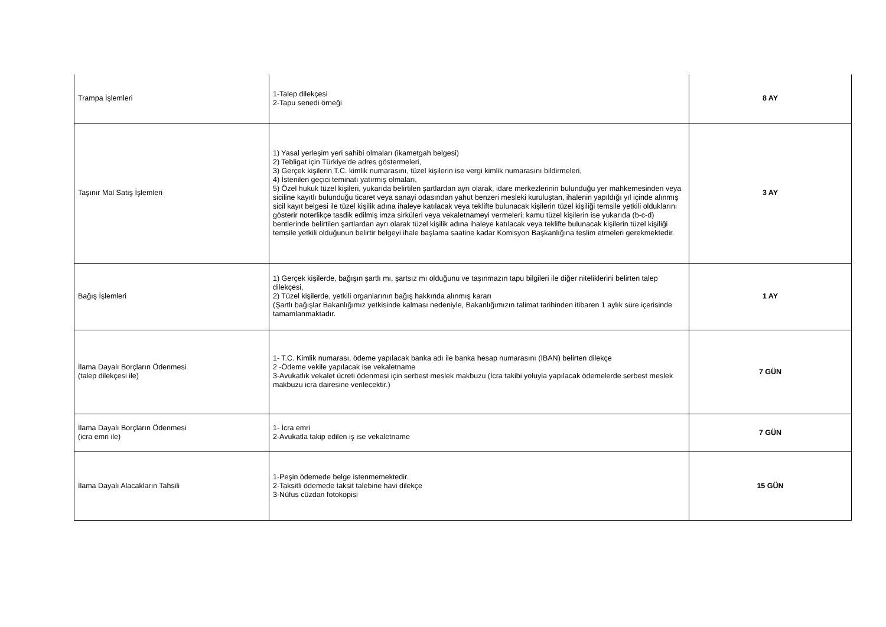| Trampa İşlemleri | 1-Talep dilekçesi 2-Tapu senedi örneği | 8 AY |
| Taşınır Mal Satış İşlemleri | 1) Yasal yerleşim yeri sahibi olmaları (ikametgah belgesi) 2) Tebligat için Türkiye’de adres göstermeleri, 3) Gerçek kişilerin T.C. kimlik numarasını, tüzel kişilerin ise vergi kimlik numarasını bildirmeleri, 4) İstenilen geçici teminatı yatırmış olmaları, 5) Özel hukuk tüzel kişileri, yukarıda belirtilen şartlardan ayrı olarak, idare merkezlerinin bulunduğu yer mahkemesinden veya siciline kayıtlı bulunduğu ticaret veya sanayi odasından yahut benzeri mesleki kuruluştan, ihalenin yapıldığı yıl içinde alınmış sicil kayıt belgesi ile tüzel kişilik adına ihaleye katılacak veya teklifte bulunacak kişilerin tüzel kişiliği temsile yetkili olduklarını gösterir noterlikçe tasdik edilmiş imza sirküleri veya vekaletnameyi vermeleri; kamu tüzel kişilerin ise yukarıda (b-c-d) bentlerinde belirtilen şartlardan ayrı olarak tüzel kişilik adına ihaleye katılacak veya teklifte bulunacak kişilerin tüzel kişiliği temsile yetkili olduğunun belirtir belgeyi ihale başlama saatine kadar Komisyon Başkanlığına teslim etmeleri gerekmektedir. | 3 AY |
| Bağış İşlemleri | 1) Gerçek kişilerde, bağışın şartlı mı, şartsız mı olduğunu ve taşınmazın tapu bilgileri ile diğer niteliklerini belirten talep dilekçesi, 2) Tüzel kişilerde, yetkili organlarının bağış hakkında alınmış kararı (Şartlı bağışlar Bakanlığımız yetkisinde kalması nedeniyle, Bakanlığımızın talimat tarihinden itibaren 1 aylık süre içerisinde tamamlanmaktadır. | 1 AY |
| İlama Dayalı Borçların Ödenmesi (talep dilekçesi ile) | 1- T.C. Kimlik numarası, ödeme yapılacak banka adı ile banka hesap numarasını (IBAN) belirten dilekçe 2 -Ödeme vekile yapılacak ise vekaletname 3-Avukatlık vekalet ücreti ödenmesi için serbest meslek makbuzu (İcra takibi yoluyla yapılacak ödemelerde serbest meslek makbuzu icra dairesine verilecektir.) | 7 GÜN |
| İlama Dayalı Borçların Ödenmesi (icra emri ile) | 1- İcra emri 2-Avukatla takip edilen iş ise vekaletname | 7 GÜN |
| İlama Dayalı Alacakların Tahsili | 1-Peşin ödemede belge istenmemektedir. 2-Taksitli ödemede taksit talebine havi dilekçe 3-Nüfus cüzdan fotokopisi | 15 GÜN |